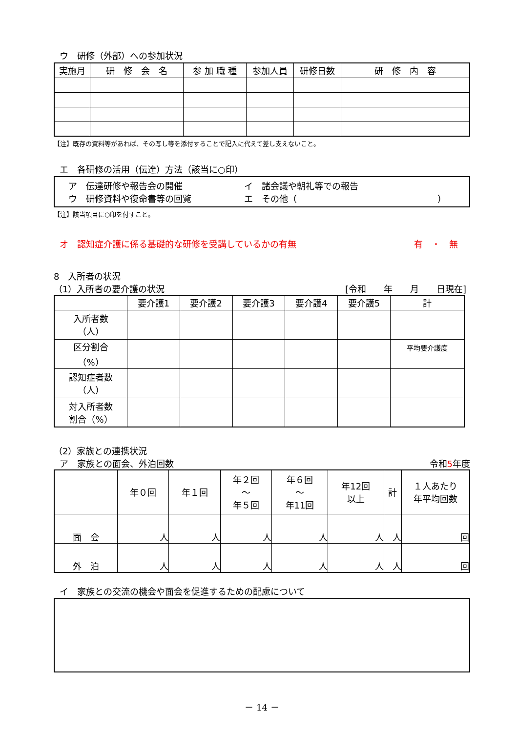ウ　研修（外部）への参加状況
| 実施月 | 研 修 会 名 | 参 加 職 種 | 参加人員 | 研修日数 | 研 修 内 容 |
| --- | --- | --- | --- | --- | --- |
【注】既存の資料等があれば、その写し等を添付することで記入に代えて差し支えないこと。
エ　各研修の活用（伝達）方法（該当に○印）
ア　伝達研修や報告会の開催 イ　諸会議や朝礼等での報告
ウ　研修資料や復命書等の回覧 エ　その他（　　　　　　　　　　　　　　　　）
【注】該当項目に○印を付すこと。
オ　認知症介護に係る基礎的な研修を受講しているかの有無 有　・　無
8　入所者の状況
（1）入所者の要介護の状況 [令和　　年　　月　　日現在]
| | 要介護1 | 要介護2 | 要介護3 | 要介護4 | 要介護5 | 計 |
| --- | --- | --- | --- | --- | --- | --- |
| 入所者数 （人） | | | | | | |
| 区分割合 （%） | | | | | | 平均要介護度 |
| 認知症者数 （人） | | | | | | |
| 対入所者数 割合（%） | | | | | | |
（2）家族との連携状況
ア　家族との面会、外泊回数 令和5年度
| | 年０回 | 年１回 | 年２回 ～ 年５回 | 年６回 ～ 年11回 | 年12回 以上 | 計 | １人あたり 年平均回数 |
| --- | --- | --- | --- | --- | --- | --- | --- |
| 面 会 | 人 | 人 | 人 | 人 | 人 | 人 | 回 |
| 外 泊 | 人 | 人 | 人 | 人 | 人 | 人 | 回 |
イ　家族との交流の機会や面会を促進するための配慮について
－ 14 －